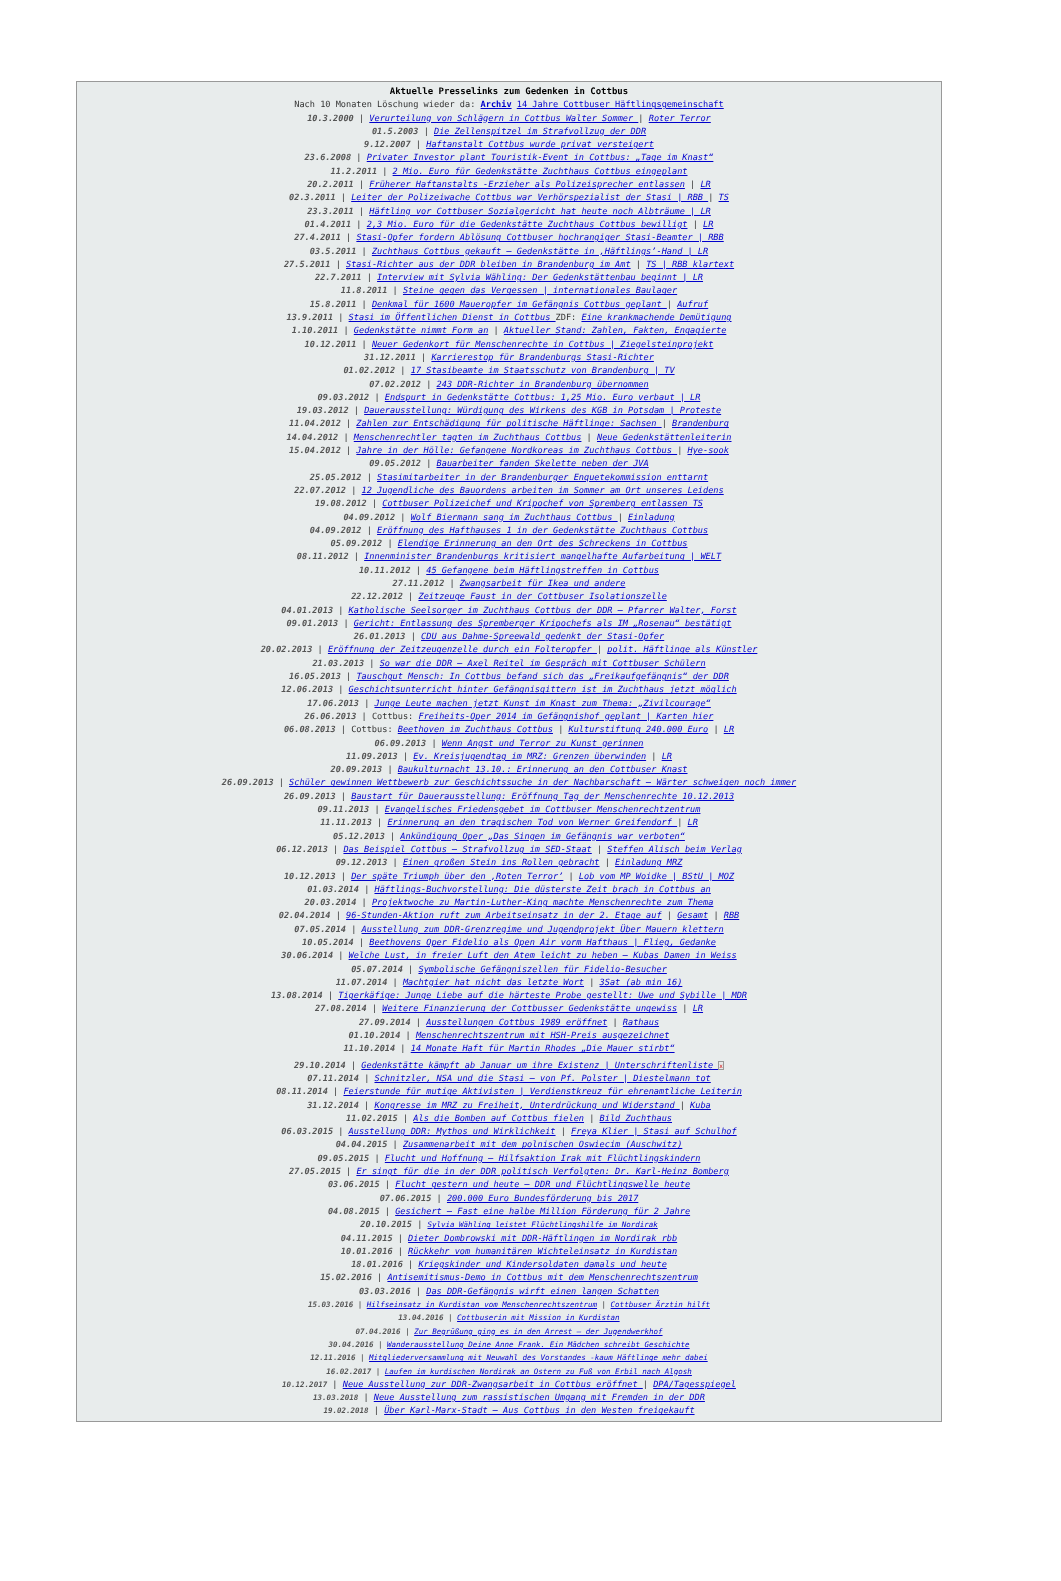Aktuelle Presselinks zum Gedenken in Cottbus
Nach 10 Monaten Löschung wieder da: Archiv 14 Jahre Cottbuser Häftlingsgemeinschaft
10.3.2000 | Verurteilung von Schlägern in Cottbus Walter Sommer | Roter Terror
01.5.2003 | Die Zellenspitzel im Strafvollzug der DDR
9.12.2007 | Haftanstalt Cottbus wurde privat versteigert
23.6.2008 | Privater Investor plant Touristik-Event in Cottbus: „Tage im Knast“
11.2.2011 | 2 Mio. Euro für Gedenkstätte Zuchthaus Cottbus eingeplant
20.2.2011 | Früherer Haftanstalts -Erzieher als Polizeisprecher entlassen | LR
02.3.2011 | Leiter der Polizeiwache Cottbus war Verhörspezialist der Stasi | RBB | TS
23.3.2011 | Häftling vor Cottbuser Sozialgericht hat heute noch Albträume | LR
01.4.2011 | 2,3 Mio. Euro für die Gedenkstätte Zuchthaus Cottbus bewilligt | LR
27.4.2011 | Stasi-Opfer fordern Ablösung Cottbuser hochrangiger Stasi-Beamter | RBB
03.5.2011 | Zuchthaus Cottbus gekauft – Gedenkstätte in ‚Häftlings’-Hand | LR
27.5.2011 | Stasi-Richter aus der DDR bleiben in Brandenburg im Amt | TS | RBB klartext
22.7.2011 | Interview mit Sylvia Wähling: Der Gedenkstättenbau beginnt | LR
11.8.2011 | Steine gegen das Vergessen | internationales Baulager
15.8.2011 | Denkmal für 1600 Maueropfer im Gefängnis Cottbus geplant | Aufruf
13.9.2011 | Stasi im Öffentlichen Dienst in Cottbus ZDF: Eine krankmachende Demütigung
1.10.2011 | Gedenkstätte nimmt Form an | Aktueller Stand: Zahlen, Fakten, Engagierte
10.12.2011 | Neuer Gedenkort für Menschenrechte in Cottbus | Ziegelsteinprojekt
31.12.2011 | Karrierestop für Brandenburgs Stasi-Richter
01.02.2012 | 17 Stasibeamte im Staatsschutz von Brandenburg | TV
07.02.2012 | 243 DDR-Richter in Brandenburg übernommen
09.03.2012 | Endspurt in Gedenkstätte Cottbus: 1,25 Mio. Euro verbaut | LR
19.03.2012 | Dauerausstellung: Würdigung des Wirkens des KGB in Potsdam | Proteste
11.04.2012 | Zahlen zur Entschädigung für politische Häftlinge: Sachsen | Brandenburg
14.04.2012 | Menschenrechtler tagten im Zuchthaus Cottbus | Neue Gedenkstättenleiterin
15.04.2012 | Jahre in der Hölle: Gefangene Nordkoreas im Zuchthaus Cottbus | Hye-sook
09.05.2012 | Bauarbeiter fanden Skelette neben der JVA
25.05.2012 | Stasimitarbeiter in der Brandenburger Enquetekommission enttarnt
22.07.2012 | 12 Jugendliche des Bauordens arbeiten im Sommer am Ort unseres Leidens
19.08.2012 | Cottbuser Polizeichef und Kripochef von Spremberg entlassen TS
04.09.2012 | Wolf Biermann sang im Zuchthaus Cottbus | Einladung
04.09.2012 | Eröffnung des Hafthauses 1 in der Gedenkstätte Zuchthaus Cottbus
05.09.2012 | Elendige Erinnerung an den Ort des Schreckens in Cottbus
08.11.2012 | Innenminister Brandenburgs kritisiert mangelhafte Aufarbeitung | WELT
10.11.2012 | 45 Gefangene beim Häftlingstreffen in Cottbus
27.11.2012 | Zwangsarbeit für Ikea und andere
22.12.2012 | Zeitzeuge Faust in der Cottbuser Isolationszelle
04.01.2013 | Katholische Seelsorger im Zuchthaus Cottbus der DDR – Pfarrer Walter, Forst
09.01.2013 | Gericht: Entlassung des Spremberger Kripochefs als IM „Rosenau“ bestätigt
26.01.2013 | CDU aus Dahme-Spreewald gedenkt der Stasi-Opfer
20.02.2013 | Eröffnung der Zeitzeugenzelle durch ein Folteropfer | polit. Häftlinge als Künstler
21.03.2013 | So war die DDR – Axel Reitel im Gespräch mit Cottbuser Schülern
16.05.2013 | Tauschgut Mensch: In Cottbus befand sich das „Freikaufgefängnis“ der DDR
12.06.2013 | Geschichtsunterricht hinter Gefängnisgittern ist im Zuchthaus jetzt möglich
17.06.2013 | Junge Leute machen jetzt Kunst im Knast zum Thema: „Zivilcourage“
26.06.2013 | Cottbus: Freiheits-Oper 2014 im Gefängnishof geplant | Karten hier
06.08.2013 | Cottbus: Beethoven im Zuchthaus Cottbus | Kulturstiftung 240.000 Euro | LR
06.09.2013 | Wenn Angst und Terror zu Kunst gerinnen
11.09.2013 | Ev. Kreisjugendtag im MRZ: Grenzen überwinden | LR
20.09.2013 | Baukulturnacht 13.10.: Erinnerung an den Cottbuser Knast
26.09.2013 | Schüler gewinnen Wettbewerb zur Geschichtssuche in der Nachbarschaft – Wärter schweigen noch immer
26.09.2013 | Baustart für Dauerausstellung: Eröffnung Tag der Menschenrechte 10.12.2013
09.11.2013 | Evangelisches Friedensgebet im Cottbuser Menschenrechtzentrum
11.11.2013 | Erinnerung an den tragischen Tod von Werner Greifendorf | LR
05.12.2013 | Ankündigung Oper „Das Singen im Gefängnis war verboten“
06.12.2013 | Das Beispiel Cottbus – Strafvollzug im SED-Staat | Steffen Alisch beim Verlag
09.12.2013 | Einen großen Stein ins Rollen gebracht | Einladung MRZ
10.12.2013 | Der späte Triumph über den ‚Roten Terror’ | Lob vom MP Woidke | BStU | MOZ
01.03.2014 | Häftlings-Buchvorstellung: Die düsterste Zeit brach in Cottbus an
20.03.2014 | Projektwoche zu Martin-Luther-King machte Menschenrechte zum Thema
02.04.2014 | 96-Stunden-Aktion ruft zum Arbeitseinsatz in der 2. Etage auf | Gesamt | RBB
07.05.2014 | Ausstellung zum DDR-Grenzregime und Jugendprojekt Über Mauern klettern
10.05.2014 | Beethovens Oper Fidelio als Open Air vorm Hafthaus | Flieg, Gedanke
30.06.2014 | Welche Lust, in freier Luft den Atem leicht zu heben – Kubas Damen in Weiss
05.07.2014 | Symbolische Gefängniszellen für Fidelio-Besucher
11.07.2014 | Machtgier hat nicht das letzte Wort | 3Sat (ab min 16)
13.08.2014 | Tigerkäfige: Junge Liebe auf die härteste Probe gestellt: Uwe und Sybille | MDR
27.08.2014 | Weitere Finanzierung der Cottbusser Gedenkstätte ungewiss | LR
27.09.2014 | Ausstellungen Cottbus 1989 eröffnet | Rathaus
01.10.2014 | Menschenrechtszentrum mit HSH-Preis ausgezeichnet
11.10.2014 | 14 Monate Haft für Martin Rhodes „Die Mauer stirbt“
29.10.2014 | Gedenkstätte kämpft ab Januar um ihre Existenz | Unterschriftenliste x
07.11.2014 | Schnitzler, NSA und die Stasi – von Pf. Polster | Diestelmann tot
08.11.2014 | Feierstunde für mutige Aktivisten | Verdienstkreuz für ehrenamtliche Leiterin
31.12.2014 | Kongresse im MRZ zu Freiheit, Unterdrückung und Widerstand | Kuba
11.02.2015 | Als die Bomben auf Cottbus fielen | Bild Zuchthaus
06.03.2015 | Ausstellung DDR: Mythos und Wirklichkeit | Freya Klier | Stasi auf Schulhof
04.04.2015 | Zusammenarbeit mit dem polnischen Oswiecim (Auschwitz)
09.05.2015 | Flucht und Hoffnung – Hilfsaktion Irak mit Flüchtlingskindern
27.05.2015 | Er singt für die in der DDR politisch Verfolgten: Dr. Karl-Heinz Bomberg
03.06.2015 | Flucht gestern und heute – DDR und Flüchtlingswelle heute
07.06.2015 | 200.000 Euro Bundesförderung bis 2017
04.08.2015 | Gesichert – Fast eine halbe Million Förderung für 2 Jahre
20.10.2015 | Sylvia Wähling leistet Flüchtlingshilfe im Nordirak
04.11.2015 | Dieter Dombrowski mit DDR-Häftlingen im Nordirak rbb
10.01.2016 | Rückkehr vom humanitären Wichteleinsatz in Kurdistan
18.01.2016 | Kriegskinder und Kindersoldaten damals und heute
15.02.2016 | Antisemitismus-Demo in Cottbus mit dem Menschenrechtszentrum
03.03.2016 | Das DDR-Gefängnis wirft einen langen Schatten
15.03.2016 | Hilfseinsatz in Kurdistan vom Menschenrechtszentrum | Cottbuser Ärztin hilft
13.04.2016 | Cottbuserin mit Mission in Kurdistan
07.04.2016 | Zur Begrüßung ging es in den Arrest – der Jugendwerkhof
30.04.2016 | Wanderausstellung Deine Anne Frank. Ein Mädchen schreibt Geschichte
12.11.2016 | Mitgliederversammlung mit Neuwahl des Vorstandes -kaum Häftlinge mehr dabei
16.02.2017 | Laufen im kurdischen Nordirak an Ostern zu Fuß von Erbil nach Algosh
10.12.2017 | Neue Ausstellung zur DDR-Zwangsarbeit in Cottbus eröffnet | DPA/Tagesspiegel
13.03.2018 | Neue Ausstellung zum rassistischen Umgang mit Fremden in der DDR
19.02.2018 | Über Karl-Marx-Stadt – Aus Cottbus in den Westen freigekauft